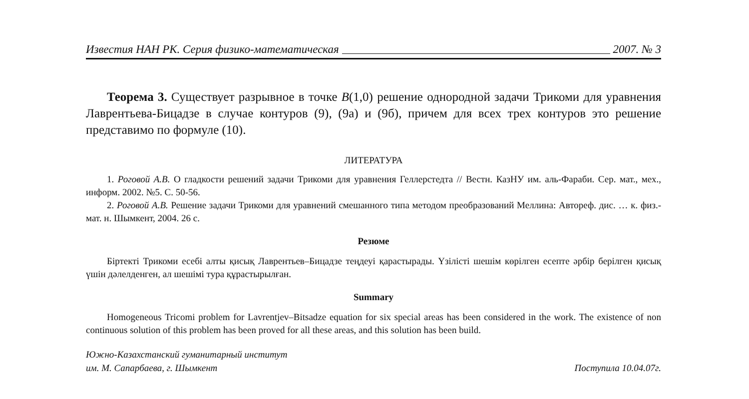Известия НАН РК. Серия физико-математическая 2007. № 3
Теорема 3. Существует разрывное в точке B(1,0) решение однородной задачи Трикоми для уравнения Лаврентьева-Бицадзе в случае контуров (9), (9а) и (9б), причем для всех трех контуров это решение представимо по формуле (10).
ЛИТЕРАТУРА
1. Роговой А.В. О гладкости решений задачи Трикоми для уравнения Геллерстедта // Вестн. КазНУ им. аль-Фараби. Сер. мат., мех., информ. 2002. №5. С. 50-56.
2. Роговой А.В. Решение задачи Трикоми для уравнений смешанного типа методом преобразований Меллина: Автореф. дис. … к. физ.-мат. н. Шымкент, 2004. 26 с.
Резюме
Біртекті Трикоми есебі алты қисық Лаврентьев–Бицадзе теңдеуі қарастырады. Үзілісті шешім көрілген есепте әрбір берілген қисық үшін дәлелденген, ал шешімі тура құрастырылған.
Summary
Homogeneous Tricomi problem for Lavrentjev–Bitsadze equation for six special areas has been considered in the work. The existence of non continuous solution of this problem has been proved for all these areas, and this solution has been build.
Южно-Казахстанский гуманитарный институт
им. М. Сапарбаева, г. Шымкент
Поступила 10.04.07г.